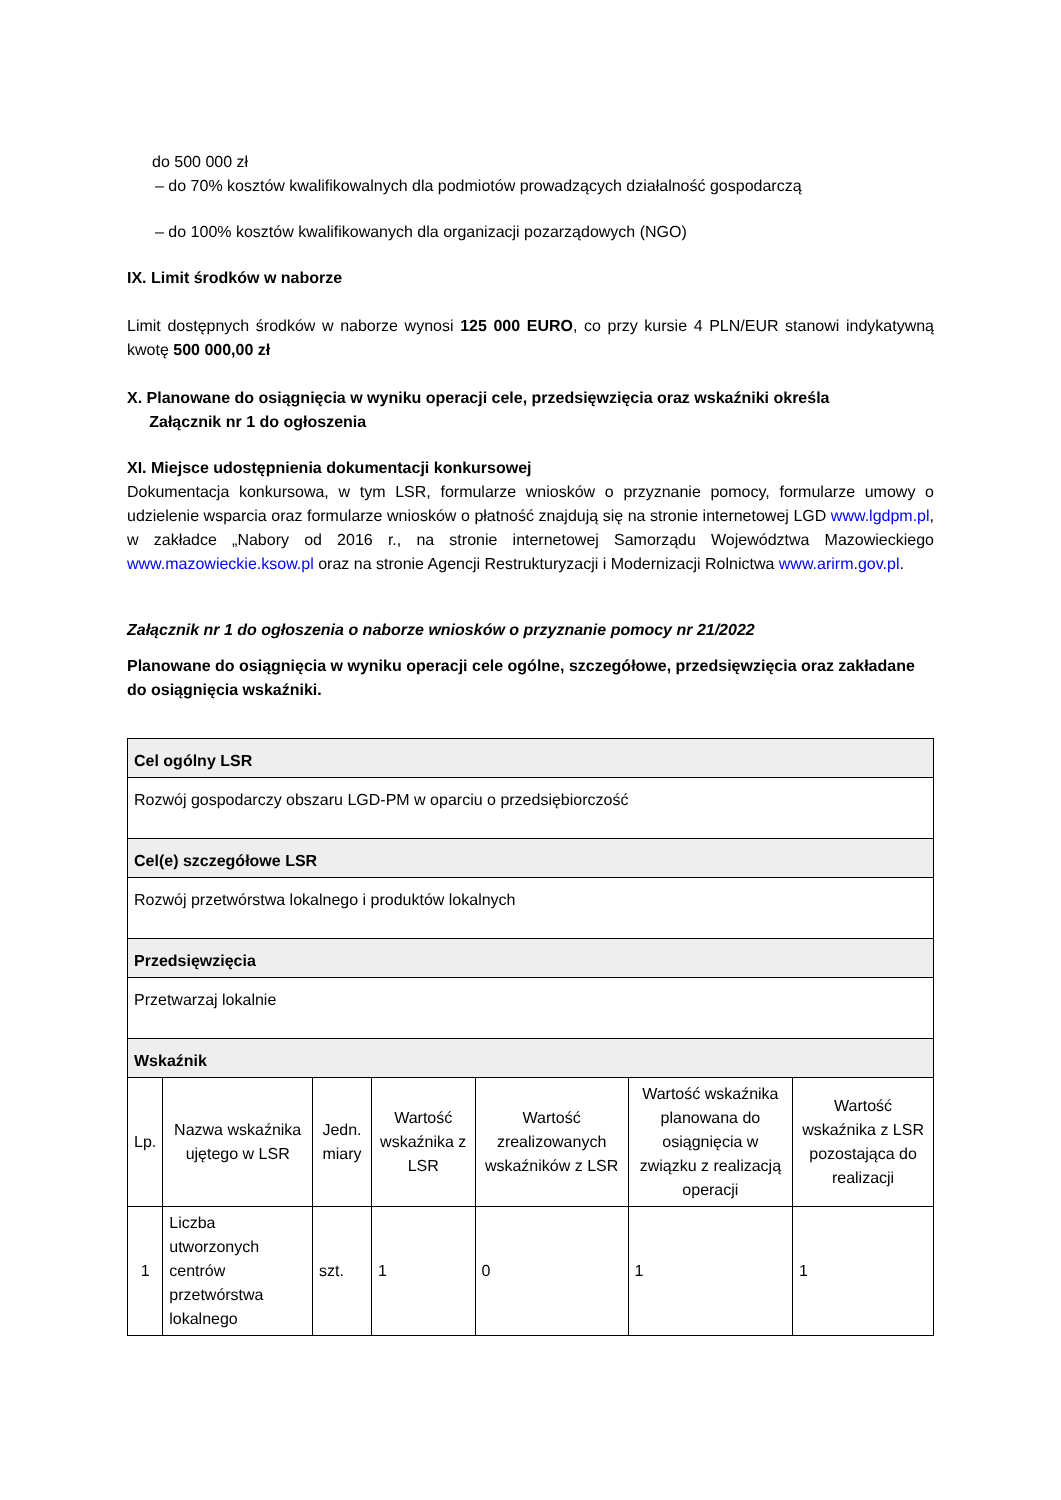do 500 000 zł
– do 70% kosztów kwalifikowalnych dla podmiotów prowadzących działalność gospodarczą
– do 100% kosztów kwalifikowanych dla organizacji pozarządowych (NGO)
IX. Limit środków w naborze
Limit dostępnych środków w naborze wynosi 125 000 EURO, co przy kursie 4 PLN/EUR stanowi indykatywną kwotę 500 000,00 zł
X. Planowane do osiągnięcia w wyniku operacji cele, przedsięwzięcia oraz wskaźniki określa
Załącznik nr 1 do ogłoszenia
XI. Miejsce udostępnienia dokumentacji konkursowej
Dokumentacja konkursowa, w tym LSR, formularze wniosków o przyznanie pomocy, formularze umowy o udzielenie wsparcia oraz formularze wniosków o płatność znajdują się na stronie internetowej LGD www.lgdpm.pl, w zakładce „Nabory od 2016 r., na stronie internetowej Samorządu Województwa Mazowieckiego www.mazowieckie.ksow.pl oraz na stronie Agencji Restrukturyzacji i Modernizacji Rolnictwa www.arirm.gov.pl.
Załącznik nr 1 do ogłoszenia o naborze wniosków o przyznanie pomocy nr 21/2022
Planowane do osiągnięcia w wyniku operacji cele ogólne, szczegółowe, przedsięwzięcia oraz zakładane do osiągnięcia wskaźniki.
| Cel ogólny LSR | | | | | | |
| --- | --- | --- | --- | --- | --- | --- |
| Rozwój gospodarczy obszaru LGD-PM w oparciu o przedsiębiorczość | | | | | | |
| Cel(e) szczegółowe LSR | | | | | | |
| Rozwój przetwórstwa lokalnego i produktów lokalnych | | | | | | |
| Przedsięwzięcia | | | | | | |
| Przetwarzaj lokalnie | | | | | | |
| Wskaźnik | | | | | | |
| Lp. | Nazwa wskaźnika ujętego w LSR | Jedn. miary | Wartość wskaźnika z LSR | Wartość zrealizowanych wskaźników z LSR | Wartość wskaźnika planowana do osiągnięcia w związku z realizacją operacji | Wartość wskaźnika z LSR pozostająca do realizacji |
| 1 | Liczba utworzonych centrów przetwórstwa lokalnego | szt. | 1 | 0 | 1 | 1 |